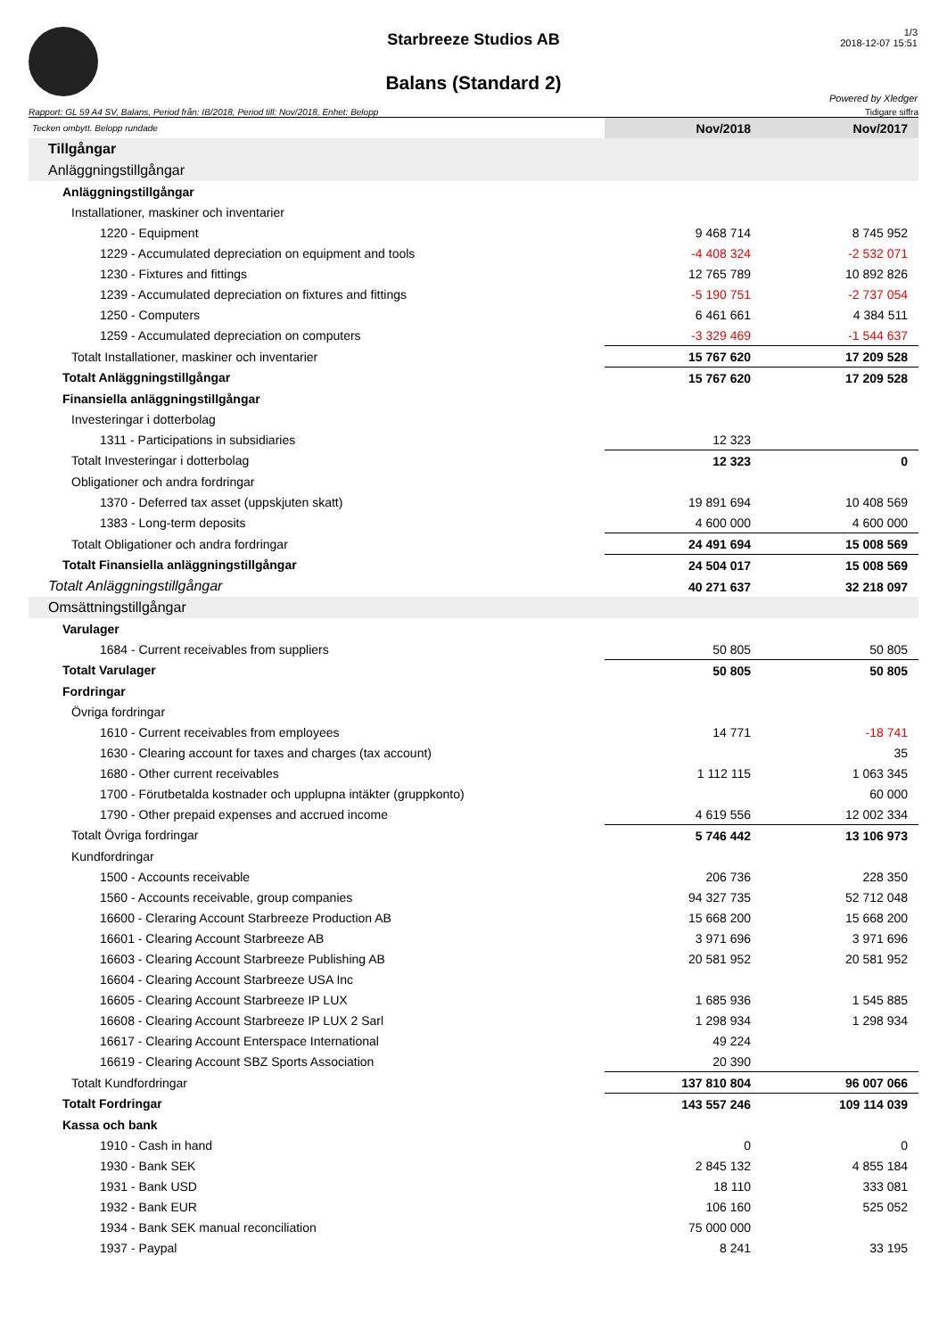Starbreeze Studios AB
Balans (Standard 2)
1/3
2018-12-07 15:51
Powered by Xledger
Rapport: GL 59 A4 SV, Balans, Period från: IB/2018, Period till: Nov/2018, Enhet: Belopp Tidigare siffra
| Tecken ombytt. Belopp rundade | Nov/2018 | Nov/2017 |
| Tillgångar | | |
| Anläggningstillgångar | | |
| Anläggningstillgångar | | |
| Installationer, maskiner och inventarier | | |
| 1220 - Equipment | 9 468 714 | 8 745 952 |
| 1229 - Accumulated depreciation on equipment and tools | -4 408 324 | -2 532 071 |
| 1230 - Fixtures and fittings | 12 765 789 | 10 892 826 |
| 1239 - Accumulated depreciation on fixtures and fittings | -5 190 751 | -2 737 054 |
| 1250 - Computers | 6 461 661 | 4 384 511 |
| 1259 - Accumulated depreciation on computers | -3 329 469 | -1 544 637 |
| Totalt Installationer, maskiner och inventarier | 15 767 620 | 17 209 528 |
| Totalt Anläggningstillgångar | 15 767 620 | 17 209 528 |
| Finansiella anläggningstillgångar | | |
| Investeringar i dotterbolag | | |
| 1311 - Participations in subsidiaries | 12 323 | |
| Totalt Investeringar i dotterbolag | 12 323 | 0 |
| Obligationer och andra fordringar | | |
| 1370 - Deferred tax asset (uppskjuten skatt) | 19 891 694 | 10 408 569 |
| 1383 - Long-term deposits | 4 600 000 | 4 600 000 |
| Totalt Obligationer och andra fordringar | 24 491 694 | 15 008 569 |
| Totalt Finansiella anläggningstillgångar | 24 504 017 | 15 008 569 |
| Totalt Anläggningstillgångar | 40 271 637 | 32 218 097 |
| Omsättningstillgångar | | |
| Varulager | | |
| 1684 - Current receivables from suppliers | 50 805 | 50 805 |
| Totalt Varulager | 50 805 | 50 805 |
| Fordringar | | |
| Övriga fordringar | | |
| 1610 - Current receivables from employees | 14 771 | -18 741 |
| 1630 - Clearing account for taxes and charges (tax account) | | 35 |
| 1680 - Other current receivables | 1 112 115 | 1 063 345 |
| 1700 - Förutbetalda kostnader och upplupna intäkter (gruppkonto) | | 60 000 |
| 1790 - Other prepaid expenses and accrued income | 4 619 556 | 12 002 334 |
| Totalt Övriga fordringar | 5 746 442 | 13 106 973 |
| Kundfordringar | | |
| 1500 - Accounts receivable | 206 736 | 228 350 |
| 1560 - Accounts receivable, group companies | 94 327 735 | 52 712 048 |
| 16600 - Clerаring Account Starbreeze Production AB | 15 668 200 | 15 668 200 |
| 16601 - Clearing Account Starbreeze AB | 3 971 696 | 3 971 696 |
| 16603 - Clearing Account Starbreeze Publishing AB | 20 581 952 | 20 581 952 |
| 16604 - Clearing Account Starbreeze USA Inc | | |
| 16605 - Clearing Account Starbreeze IP LUX | 1 685 936 | 1 545 885 |
| 16608 - Clearing Account Starbreeze IP LUX 2 Sarl | 1 298 934 | 1 298 934 |
| 16617 - Clearing Account Enterspace International | 49 224 | |
| 16619 - Clearing Account SBZ Sports Association | 20 390 | |
| Totalt Kundfordringar | 137 810 804 | 96 007 066 |
| Totalt Fordringar | 143 557 246 | 109 114 039 |
| Kassa och bank | | |
| 1910 - Cash in hand | 0 | 0 |
| 1930 - Bank SEK | 2 845 132 | 4 855 184 |
| 1931 - Bank USD | 18 110 | 333 081 |
| 1932 - Bank EUR | 106 160 | 525 052 |
| 1934 - Bank SEK manual reconciliation | 75 000 000 | |
| 1937 - Paypal | 8 241 | 33 195 |